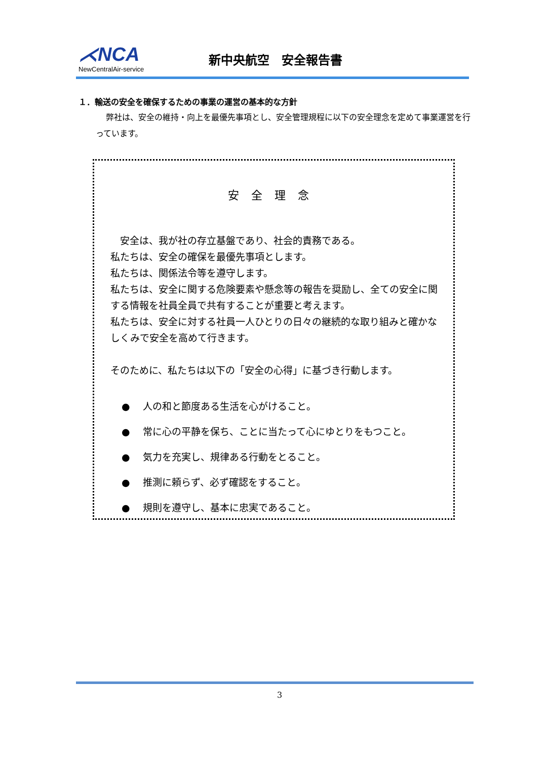⋌NCA
NewCentralAir-service
新中央航空　安全報告書
１．輸送の安全を確保するための事業の運営の基本的な方針
弊社は、安全の維持・向上を最優先事項とし、安全管理規程に以下の安全理念を定めて事業運営を行っています。
安全理念
　安全は、我が社の存立基盤であり、社会的責務である。
私たちは、安全の確保を最優先事項とします。
私たちは、関係法令等を遵守します。
私たちは、安全に関する危険要素や懸念等の報告を奨励し、全ての安全に関する情報を社員全員で共有することが重要と考えます。
私たちは、安全に対する社員一人ひとりの日々の継続的な取り組みと確かなしくみで安全を高めて行きます。
そのために、私たちは以下の「安全の心得」に基づき行動します。
● 人の和と節度ある生活を心がけること。
● 常に心の平静を保ち、ことに当たって心にゆとりをもつこと。
● 気力を充実し、規律ある行動をとること。
● 推測に頼らず、必ず確認をすること。
● 規則を遵守し、基本に忠実であること。
3